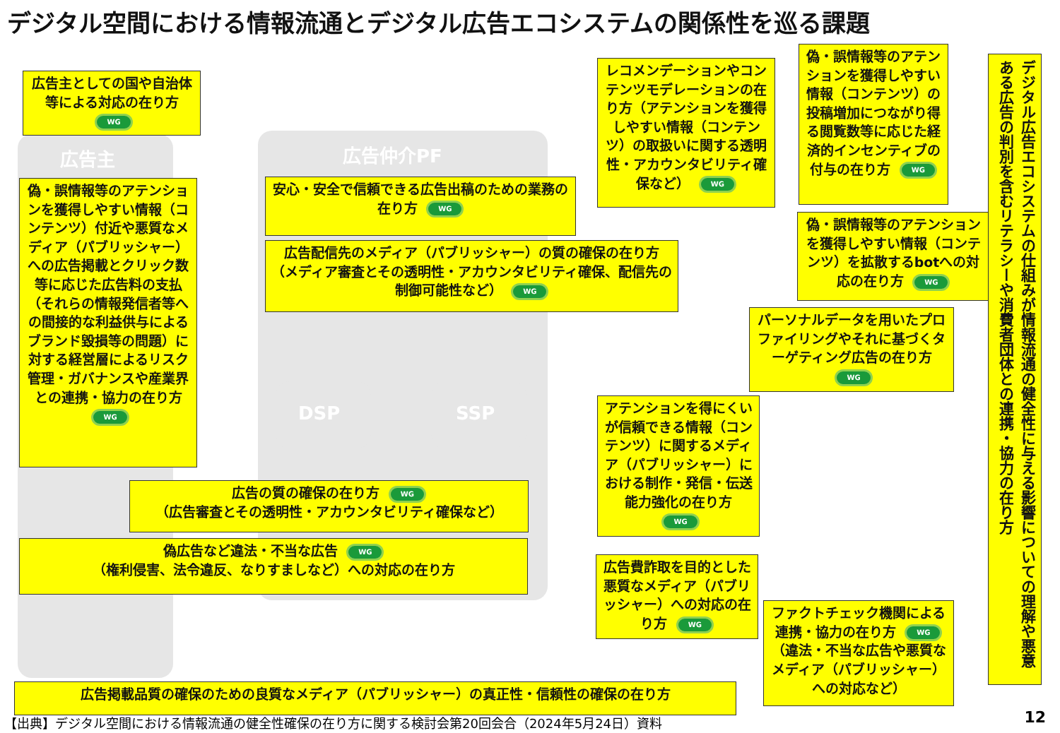デジタル空間における情報流通とデジタル広告エコシステムの関係性を巡る課題
広告主 広告仲介PF
DSP SSP
広告主としての国や自治体等による対応の在り方 WG
偽・誤情報等のアテンションを獲得しやすい情報（コンテンツ）付近や悪質なメディア（パブリッシャー）への広告掲載とクリック数等に応じた広告料の支払（それらの情報発信者等への間接的な利益供与によるブランド毀損等の問題）に対する経営層によるリスク管理・ガバナンスや産業界との連携・協力の在り方 WG
安心・安全で信頼できる広告出稿のための業務の在り方 WG
広告配信先のメディア（パブリッシャー）の質の確保の在り方（メディア審査とその透明性・アカウンタビリティ確保、配信先の制御可能性など） WG
レコメンデーションやコンテンツモデレーションの在り方（アテンションを獲得しやすい情報（コンテンツ）の取扱いに関する透明性・アカウンタビリティ確保など） WG
偽・誤情報等のアテンションを獲得しやすい情報（コンテンツ）の投稿増加につながり得る閲覧数等に応じた経済的インセンティブの付与の在り方 WG
偽・誤情報等のアテンションを獲得しやすい情報（コンテンツ）を拡散するbotへの対応の在り方 WG
パーソナルデータを用いたプロファイリングやそれに基づくターゲティング広告の在り方 WG
アテンションを得にくいが信頼できる情報（コンテンツ）に関するメディア（パブリッシャー）における制作・発信・伝送能力強化の在り方 WG
広告の質の確保の在り方 WG
（広告審査とその透明性・アカウンタビリティ確保など）
偽広告など違法・不当な広告 WG
（権利侵害、法令違反、なりすましなど）への対応の在り方
広告費詐取を目的とした悪質なメディア（パブリッシャー）への対応の在り方 WG
ファクトチェック機関による連携・協力の在り方 WG （違法・不当な広告や悪質なメディア（パブリッシャー）への対応など）
広告掲載品質の確保のための良質なメディア（パブリッシャー）の真正性・信頼性の確保の在り方
デジタル広告エコシステムの仕組みが情報流通の健全性に与える影響についての理解や悪意ある広告の判別を含むリテラシーや消費者団体との連携・協力の在り方
【出典】デジタル空間における情報流通の健全性確保の在り方に関する検討会第20回会合（2024年5月24日）資料
12